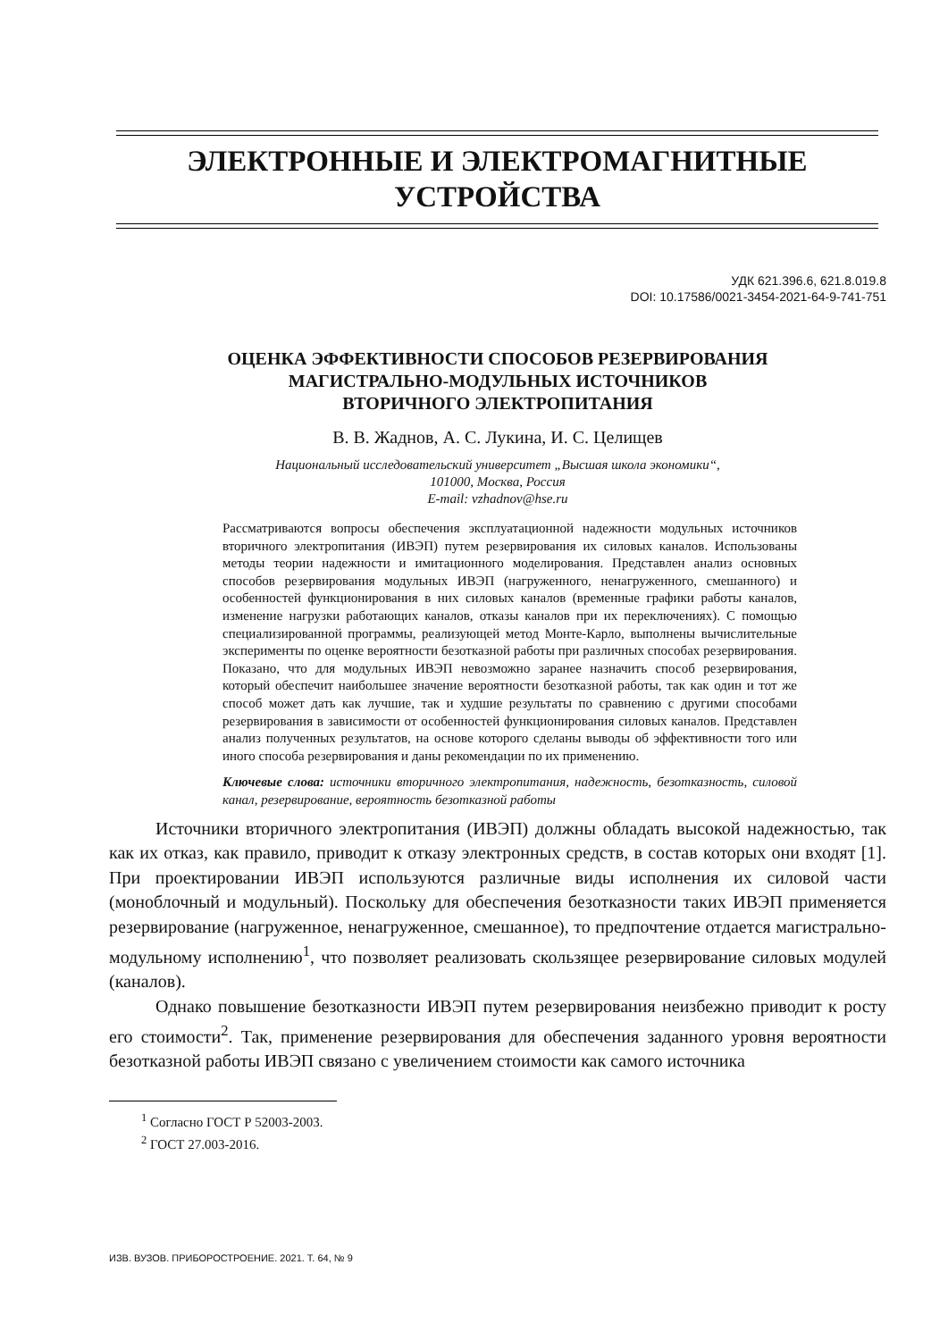ЭЛЕКТРОННЫЕ И ЭЛЕКТРОМАГНИТНЫЕ
УСТРОЙСТВА
УДК 621.396.6, 621.8.019.8
DOI: 10.17586/0021-3454-2021-64-9-741-751
ОЦЕНКА ЭФФЕКТИВНОСТИ СПОСОБОВ РЕЗЕРВИРОВАНИЯ
МАГИСТРАЛЬНО-МОДУЛЬНЫХ ИСТОЧНИКОВ
ВТОРИЧНОГО ЭЛЕКТРОПИТАНИЯ
В. В. Жаднов, А. С. Лукина, И. С. Целищев
Национальный исследовательский университет „Высшая школа экономики“,
101000, Москва, Россия
E-mail: vzhadnov@hse.ru
Рассматриваются вопросы обеспечения эксплуатационной надежности модульных источников вторичного электропитания (ИВЭП) путем резервирования их силовых каналов. Использованы методы теории надежности и имитационного моделирования. Представлен анализ основных способов резервирования модульных ИВЭП (нагруженного, ненагруженного, смешанного) и особенностей функционирования в них силовых каналов (временные графики работы каналов, изменение нагрузки работающих каналов, отказы каналов при их переключениях). С помощью специализированной программы, реализующей метод Монте-Карло, выполнены вычислительные эксперименты по оценке вероятности безотказной работы при различных способах резервирования. Показано, что для модульных ИВЭП невозможно заранее назначить способ резервирования, который обеспечит наибольшее значение вероятности безотказной работы, так как один и тот же способ может дать как лучшие, так и худшие результаты по сравнению с другими способами резервирования в зависимости от особенностей функционирования силовых каналов. Представлен анализ полученных результатов, на основе которого сделаны выводы об эффективности того или иного способа резервирования и даны рекомендации по их применению.
Ключевые слова: источники вторичного электропитания, надежность, безотказность, силовой канал, резервирование, вероятность безотказной работы
Источники вторичного электропитания (ИВЭП) должны обладать высокой надежностью, так как их отказ, как правило, приводит к отказу электронных средств, в состав которых они входят [1]. При проектировании ИВЭП используются различные виды исполнения их силовой части (моноблочный и модульный). Поскольку для обеспечения безотказности таких ИВЭП применяется резервирование (нагруженное, ненагруженное, смешанное), то предпочтение отдается магистрально-модульному исполнению<sup>1</sup>, что позволяет реализовать скользящее резервирование силовых модулей (каналов).
Однако повышение безотказности ИВЭП путем резервирования неизбежно приводит к росту его стоимости<sup>2</sup>. Так, применение резервирования для обеспечения заданного уровня вероятности безотказной работы ИВЭП связано с увеличением стоимости как самого источника
<sup>1</sup> Согласно ГОСТ Р 52003-2003.
<sup>2</sup> ГОСТ 27.003-2016.
ИЗВ. ВУЗОВ. ПРИБОРОСТРОЕНИЕ. 2021. Т. 64, № 9